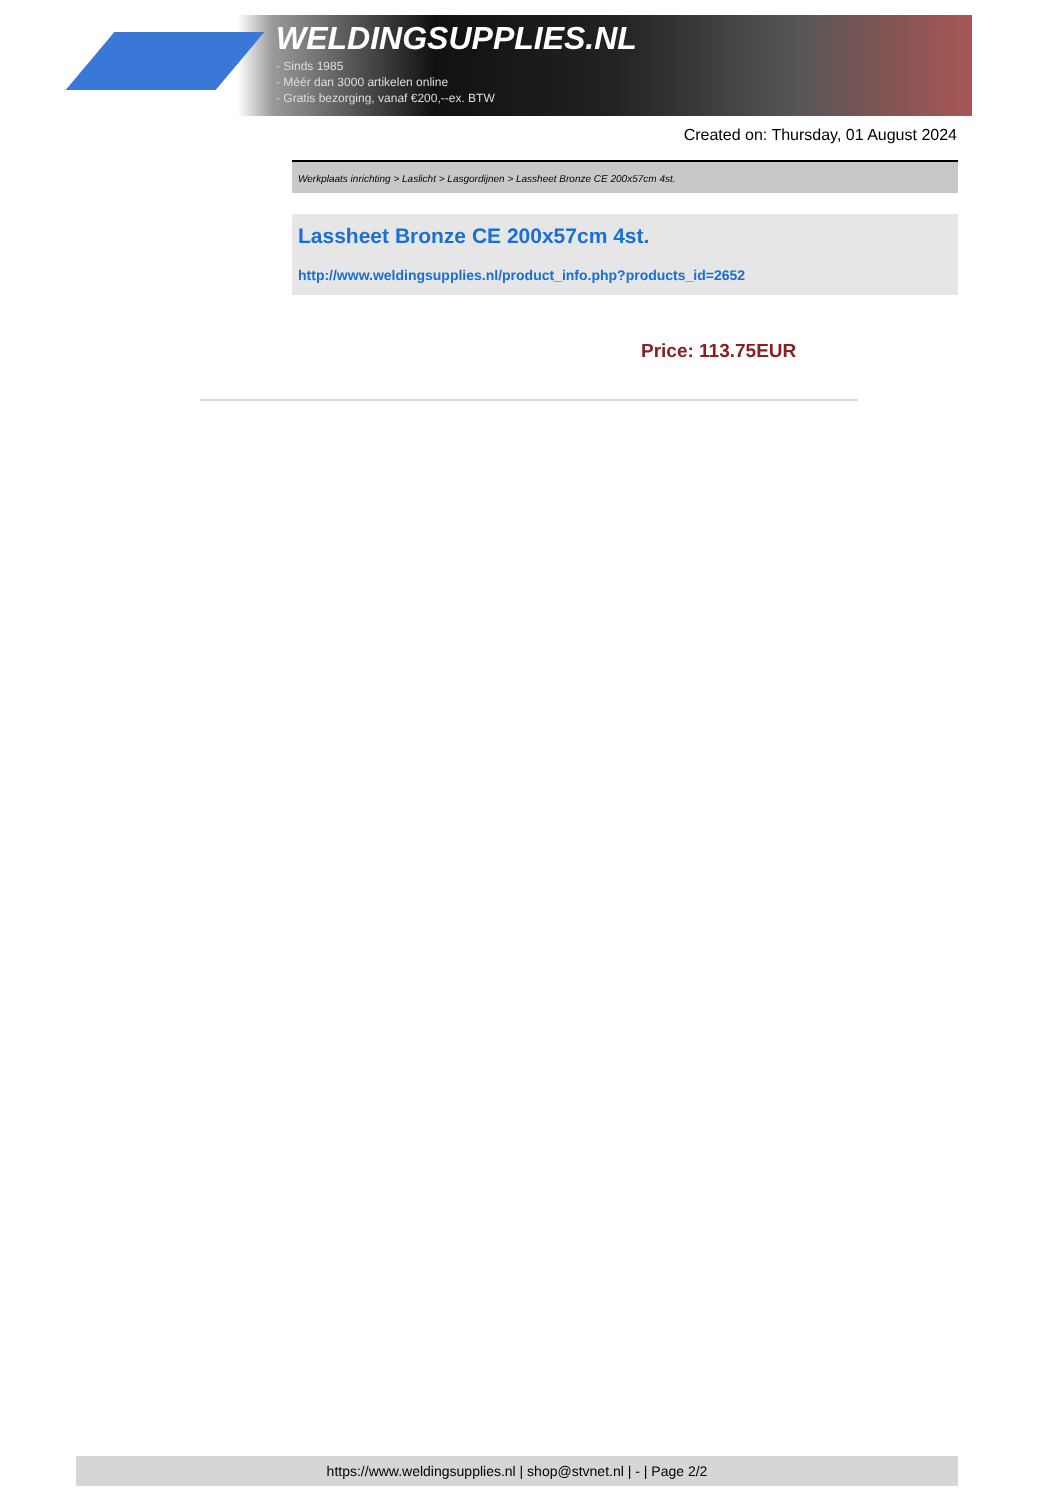WELDINGSUPPLIES.NL
- Sinds 1985
- Méér dan 3000 artikelen online
- Gratis bezorging, vanaf €200,--ex. BTW
Created on: Thursday, 01 August 2024
Werkplaats inrichting > Laslicht > Lasgordijnen > Lassheet Bronze CE 200x57cm 4st.
Lassheet Bronze CE 200x57cm 4st.
http://www.weldingsupplies.nl/product_info.php?products_id=2652
Price: 113.75EUR
https://www.weldingsupplies.nl | shop@stvnet.nl | - | Page 2/2